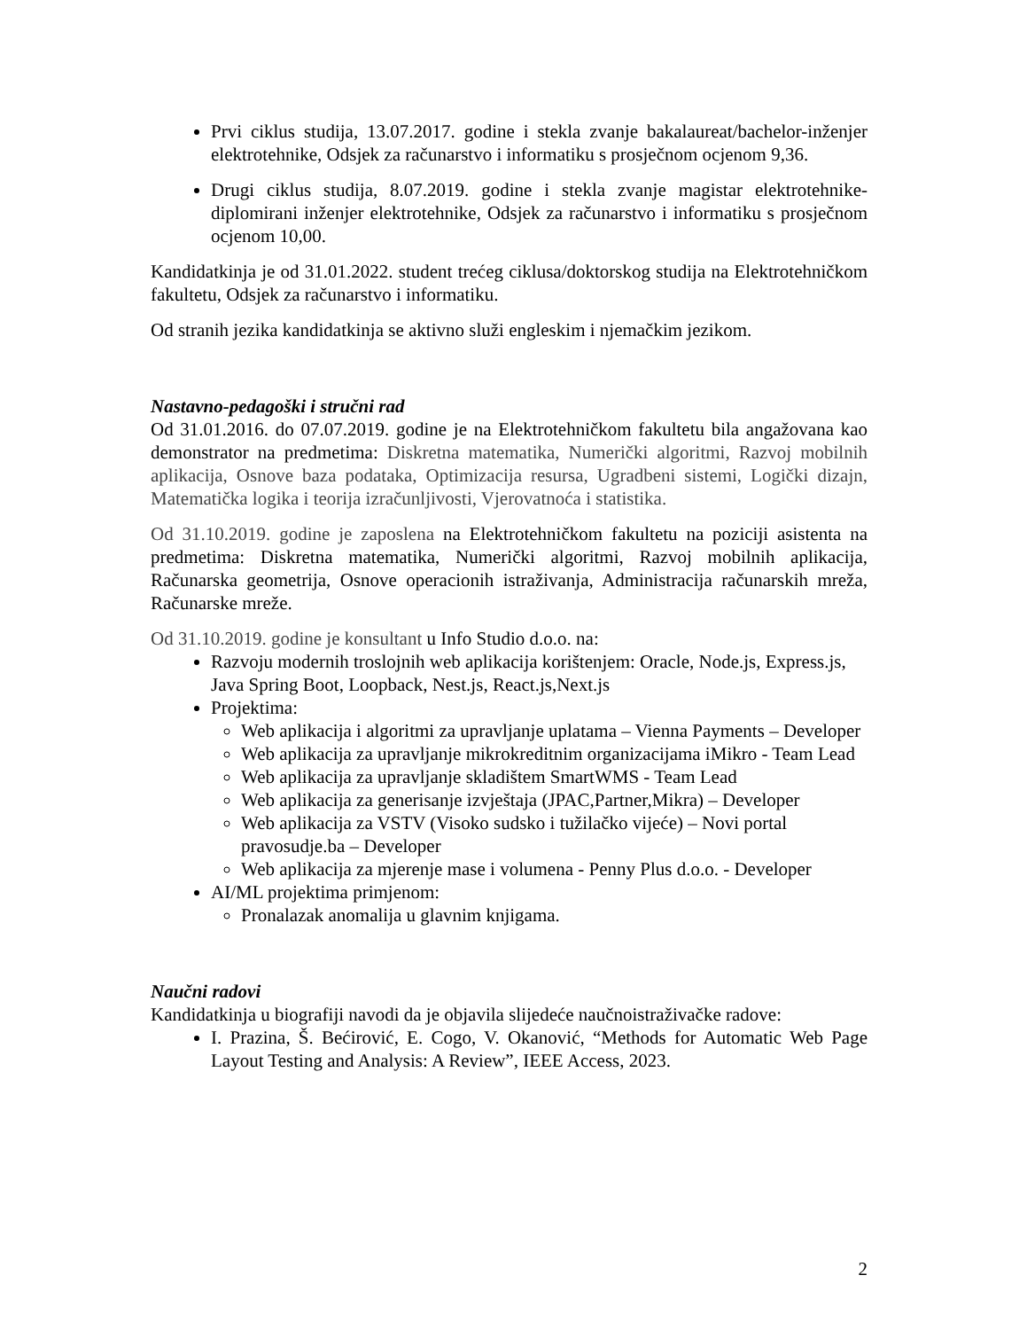Prvi ciklus studija, 13.07.2017. godine i stekla zvanje bakalaureat/bachelor-inženjer elektrotehnike, Odsjek za računarstvo i informatiku s prosječnom ocjenom 9,36.
Drugi ciklus studija, 8.07.2019. godine i stekla zvanje magistar elektrotehnike-diplomirani inženjer elektrotehnike, Odsjek za računarstvo i informatiku s prosječnom ocjenom 10,00.
Kandidatkinja je od 31.01.2022. student trećeg ciklusa/doktorskog studija na Elektrotehničkom fakultetu, Odsjek za računarstvo i informatiku.
Od stranih jezika kandidatkinja se aktivno služi engleskim i njemačkim jezikom.
Nastavno-pedagoški i stručni rad
Od 31.01.2016. do 07.07.2019. godine je na Elektrotehničkom fakultetu bila angažovana kao demonstrator na predmetima: Diskretna matematika, Numerički algoritmi, Razvoj mobilnih aplikacija, Osnove baza podataka, Optimizacija resursa, Ugradbeni sistemi, Logički dizajn, Matematička logika i teorija izračunljivosti, Vjerovatnoća i statistika.
Od 31.10.2019. godine je zaposlena na Elektrotehničkom fakultetu na poziciji asistenta na predmetima: Diskretna matematika, Numerički algoritmi, Razvoj mobilnih aplikacija, Računarska geometrija, Osnove operacionih istraživanja, Administracija računarskih mreža, Računarske mreže.
Od 31.10.2019. godine je konsultant u Info Studio d.o.o. na:
Razvoju modernih troslojnih web aplikacija korištenjem: Oracle, Node.js, Express.js, Java Spring Boot, Loopback, Nest.js, React.js,Next.js
Projektima:
Web aplikacija i algoritmi za upravljanje uplatama – Vienna Payments – Developer
Web aplikacija za upravljanje mikrokreditnim organizacijama iMikro - Team Lead
Web aplikacija za upravljanje skladištem SmartWMS - Team Lead
Web aplikacija za generisanje izvještaja (JPAC,Partner,Mikra) – Developer
Web aplikacija za VSTV (Visoko sudsko i tužilačko vijeće) – Novi portal pravosudje.ba – Developer
Web aplikacija za mjerenje mase i volumena - Penny Plus d.o.o. - Developer
AI/ML projektima primjenom:
Pronalazak anomalija u glavnim knjigama.
Naučni radovi
Kandidatkinja u biografiji navodi da je objavila slijedeće naučnoistraživačke radove:
I. Prazina, Š. Bećirović, E. Cogo, V. Okanović, “Methods for Automatic Web Page Layout Testing and Analysis: A Review”, IEEE Access, 2023.
2